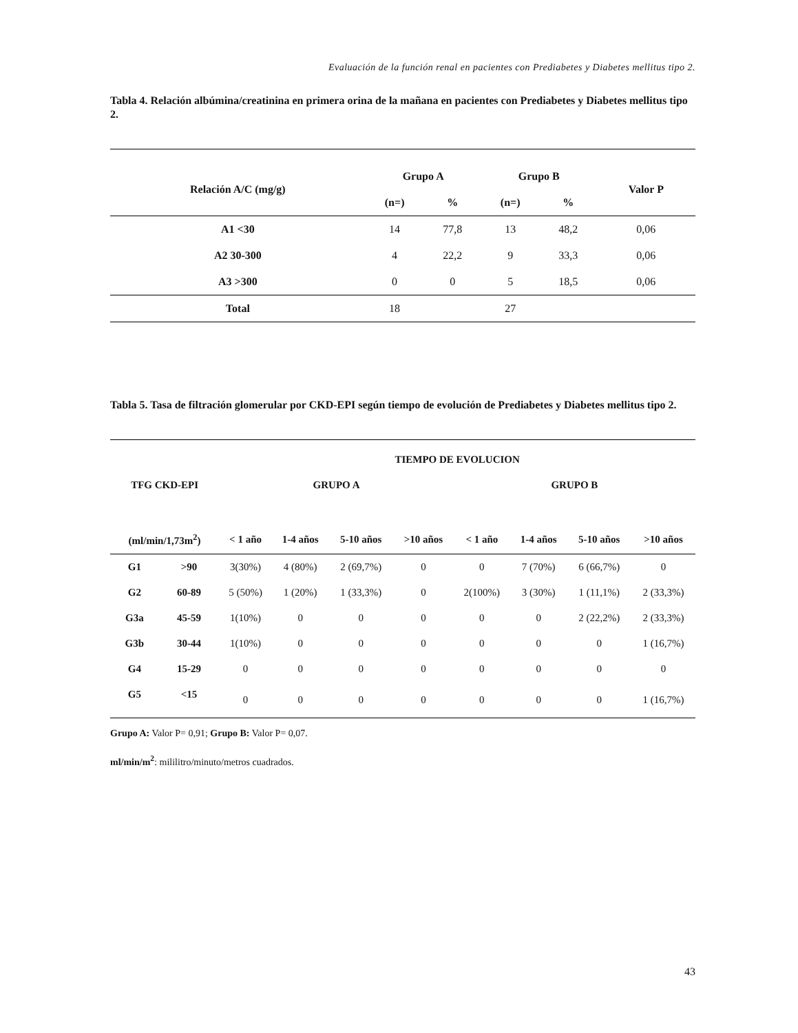Evaluación de la función renal en pacientes con Prediabetes y Diabetes mellitus tipo 2.
Tabla 4. Relación albúmina/creatinina en primera orina de la mañana en pacientes con Prediabetes y Diabetes mellitus tipo 2.
| Relación A/C (mg/g) | Grupo A | | Grupo B | | Valor P |
| --- | --- | --- | --- | --- | --- |
| | (n=) | % | (n=) | % | |
| A1 <30 | 14 | 77,8 | 13 | 48,2 | 0,06 |
| A2 30-300 | 4 | 22,2 | 9 | 33,3 | 0,06 |
| A3 >300 | 0 | 0 | 5 | 18,5 | 0,06 |
| Total | 18 | | 27 | | |
Tabla 5. Tasa de filtración glomerular por CKD-EPI según tiempo de evolución de Prediabetes y Diabetes mellitus tipo 2.
| | | TIEMPO DE EVOLUCION | | | | | | | |
| --- | --- | --- | --- | --- | --- | --- | --- | --- | --- |
| TFG CKD-EPI | | GRUPO A | | | | GRUPO B | | | |
| (ml/min/1,73m<sup>2</sup>) | | < 1 año | 1-4 años | 5-10 años | >10 años | < 1 año | 1-4 años | 5-10 años | >10 años |
| G1 | >90 | 3(30%) | 4 (80%) | 2 (69,7%) | 0 | 0 | 7 (70%) | 6 (66,7%) | 0 |
| G2 | 60-89 | 5 (50%) | 1 (20%) | 1 (33,3%) | 0 | 2(100%) | 3 (30%) | 1 (11,1%) | 2 (33,3%) |
| G3a | 45-59 | 1(10%) | 0 | 0 | 0 | 0 | 0 | 2 (22,2%) | 2 (33,3%) |
| G3b | 30-44 | 1(10%) | 0 | 0 | 0 | 0 | 0 | 0 | 1 (16,7%) |
| G4 | 15-29 | 0 | 0 | 0 | 0 | 0 | 0 | 0 | 0 |
| G5 | <15 | 0 | 0 | 0 | 0 | 0 | 0 | 0 | 1 (16,7%) |
Grupo A: Valor P= 0,91; Grupo B: Valor P= 0,07.
ml/min/m<sup>2</sup>: mililitro/minuto/metros cuadrados.
43